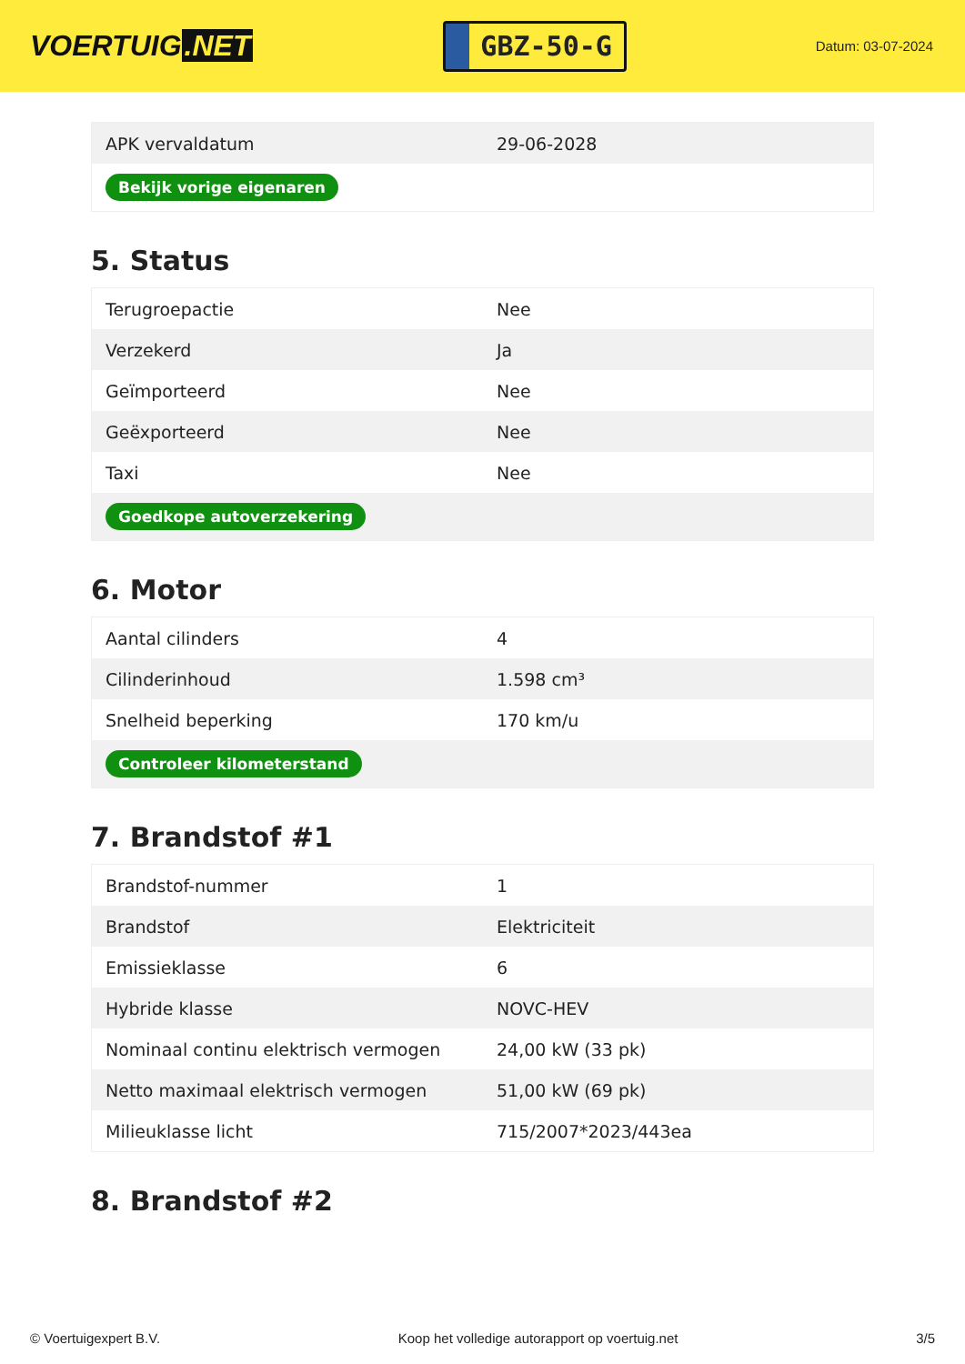VOERTUIG.NET
GBZ-50-G
Datum: 03-07-2024
| APK vervaldatum | 29-06-2028 |
| Bekijk vorige eigenaren | |
5. Status
| Terugroepactie | Nee |
| Verzekerd | Ja |
| Geïmporteerd | Nee |
| Geëxporteerd | Nee |
| Taxi | Nee |
| Goedkope autoverzekering | |
6. Motor
| Aantal cilinders | 4 |
| Cilinderinhoud | 1.598 cm³ |
| Snelheid beperking | 170 km/u |
| Controleer kilometerstand | |
7. Brandstof #1
| Brandstof-nummer | 1 |
| Brandstof | Elektriciteit |
| Emissieklasse | 6 |
| Hybride klasse | NOVC-HEV |
| Nominaal continu elektrisch vermogen | 24,00 kW (33 pk) |
| Netto maximaal elektrisch vermogen | 51,00 kW (69 pk) |
| Milieuklasse licht | 715/2007*2023/443ea |
8. Brandstof #2
© Voertuigexpert B.V. Koop het volledige autorapport op voertuig.net 3/5